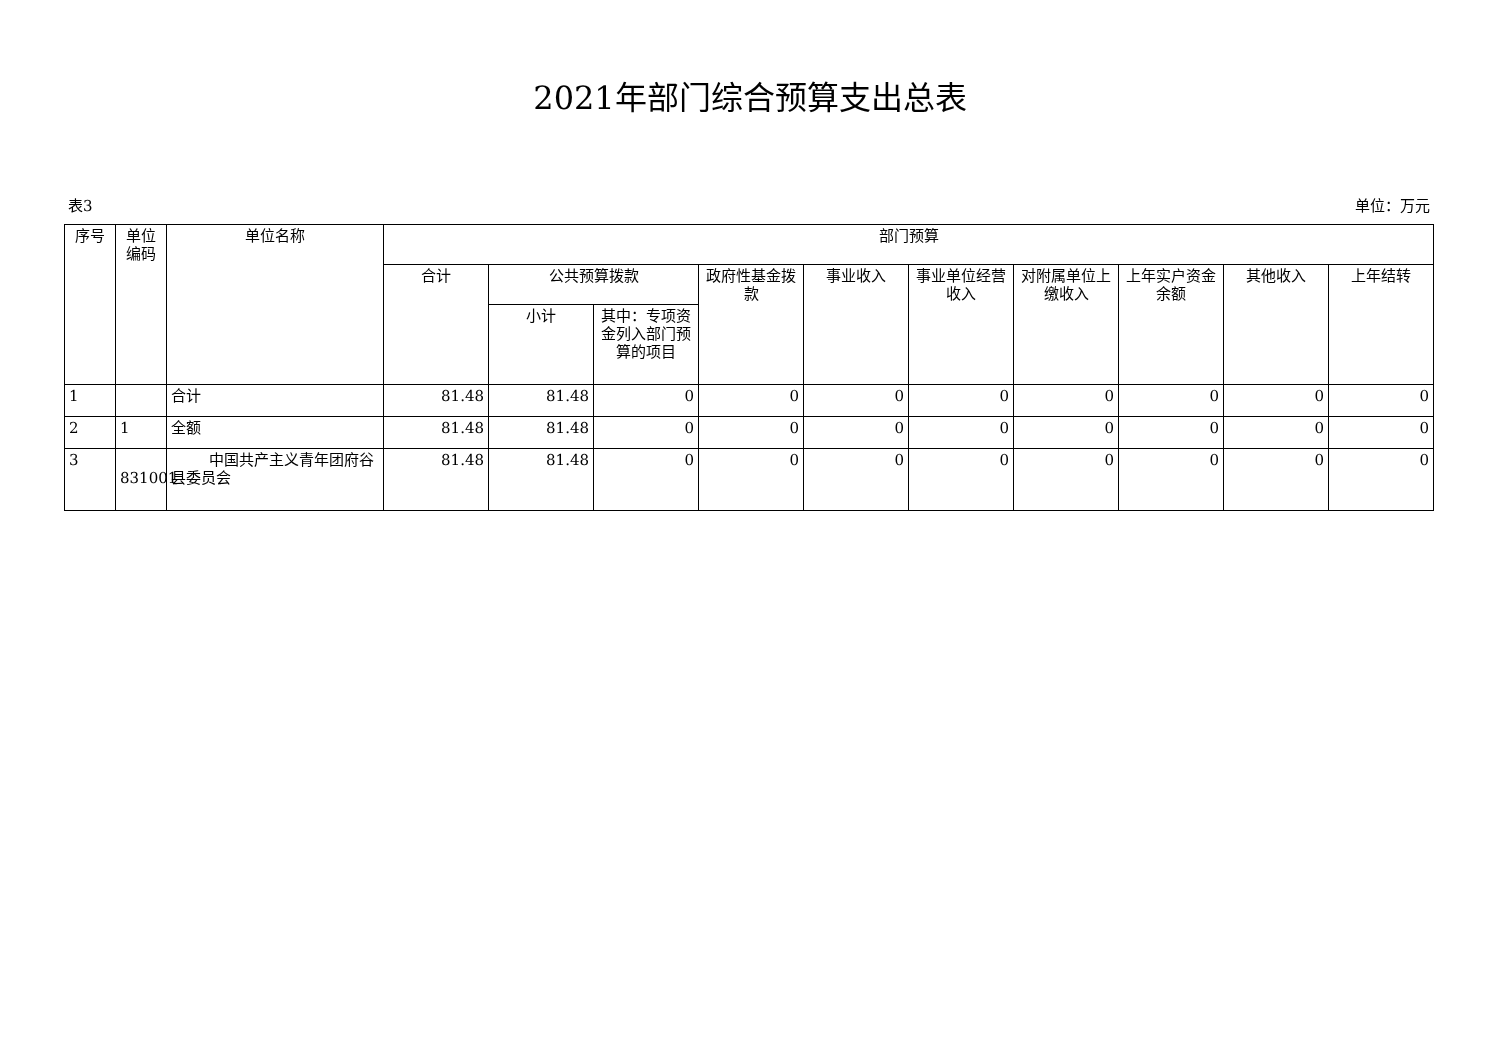2021年部门综合预算支出总表
表3 单位：万元
| 序号 | 单位编码 | 单位名称 | 部门预算 | | | | | | | | | |
| --- | --- | --- | --- | --- | --- | --- | --- | --- | --- | --- | --- | --- |
| | | | 合计 | 公共预算拨款 | | 政府性基金拨款 | 事业收入 | 事业单位经营收入 | 对附属单位上缴收入 | 上年实户资金余额 | 其他收入 | 上年结转 |
| | | | | 小计 | 其中：专项资金列入部门预算的项目 | | | | | | | |
| 1 | | 合计 | 81.48 | 81.48 | 0 | 0 | 0 | 0 | 0 | 0 | 0 | 0 |
| 2 | 1 | 全额 | 81.48 | 81.48 | 0 | 0 | 0 | 0 | 0 | 0 | 0 | 0 |
| 3 | 831001 | 中国共产主义青年团府谷县委员会 | 81.48 | 81.48 | 0 | 0 | 0 | 0 | 0 | 0 | 0 | 0 |